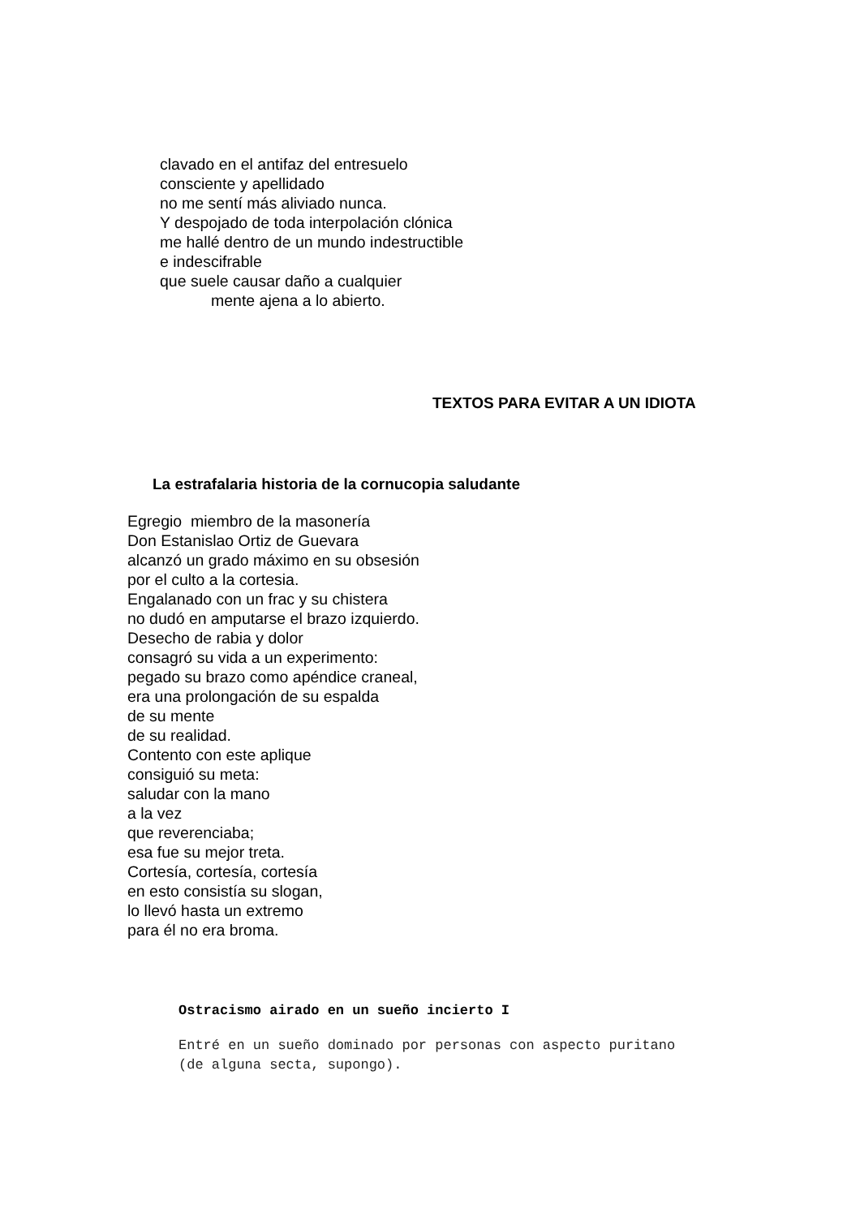clavado en el antifaz del entresuelo
consciente y apellidado
no me sentí más aliviado nunca.
Y despojado de toda interpolación clónica
me hallé dentro de un mundo indestructible
e indescifrable
que suele causar daño a cualquier
mente ajena a lo abierto.
TEXTOS PARA EVITAR A UN IDIOTA
La estrafalaria historia de la cornucopia saludante
Egregio miembro de la masonería
Don Estanislao Ortiz de Guevara
alcanzó un grado máximo en su obsesión
por el culto a la cortesia.
Engalanado con un frac y su chistera
no dudó en amputarse el brazo izquierdo.
Desecho de rabia y dolor
consagró su vida a un experimento:
pegado su brazo como apéndice craneal,
era una prolongación de su espalda
de su mente
de su realidad.
Contento con este aplique
consiguió su meta:
saludar con la mano
a la vez
que reverenciaba;
esa fue su mejor treta.
Cortesía, cortesía, cortesía
en esto consistía su slogan,
lo llevó hasta un extremo
para él no era broma.
Ostracismo airado en un sueño incierto I
Entré en un sueño dominado por personas con aspecto puritano
(de alguna secta, supongo).